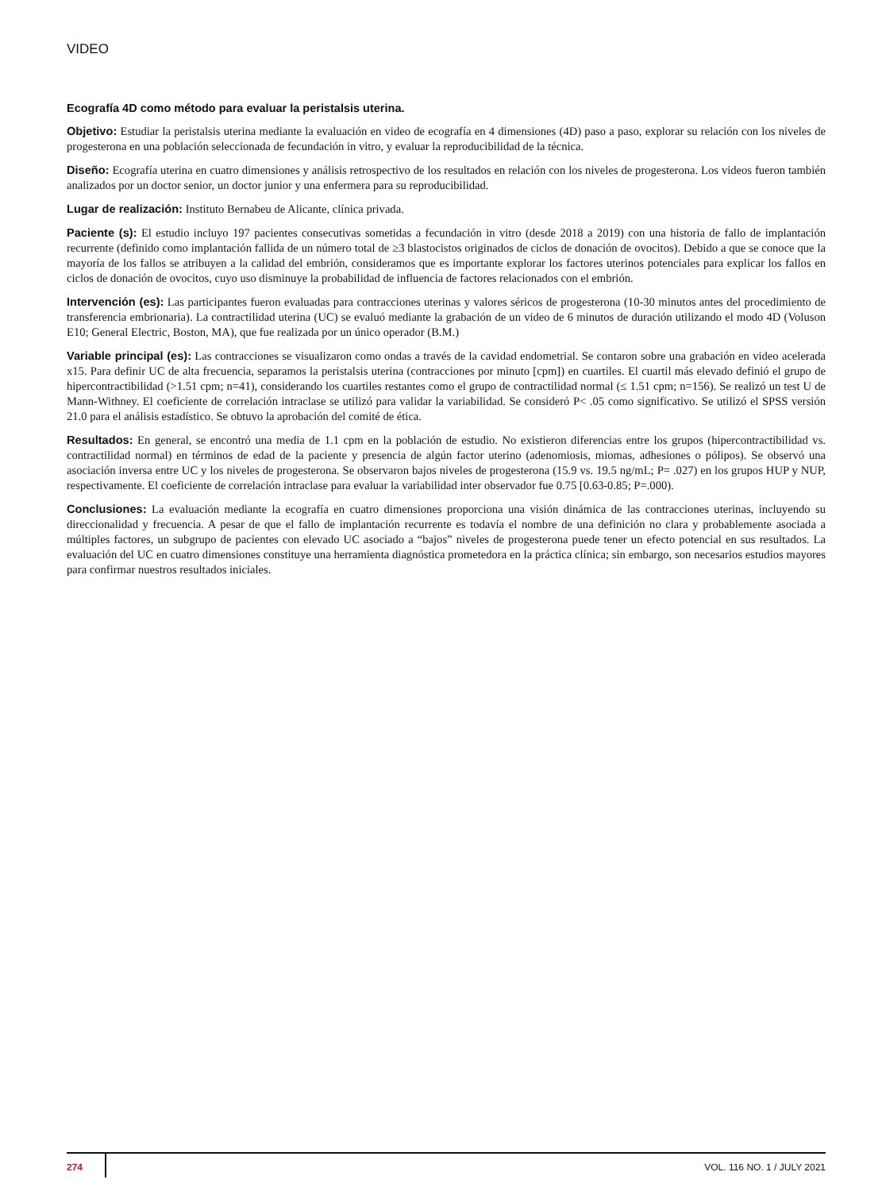VIDEO
Ecografía 4D como método para evaluar la peristalsis uterina.
Objetivo: Estudiar la peristalsis uterina mediante la evaluación en video de ecografía en 4 dimensiones (4D) paso a paso, explorar su relación con los niveles de progesterona en una población seleccionada de fecundación in vitro, y evaluar la reproducibilidad de la técnica.
Diseño: Ecografía uterina en cuatro dimensiones y análisis retrospectivo de los resultados en relación con los niveles de progesterona. Los videos fueron también analizados por un doctor senior, un doctor junior y una enfermera para su reproducibilidad.
Lugar de realización: Instituto Bernabeu de Alicante, clínica privada.
Paciente (s): El estudio incluyo 197 pacientes consecutivas sometidas a fecundación in vitro (desde 2018 a 2019) con una historia de fallo de implantación recurrente (definido como implantación fallida de un número total de ≥3 blastocistos originados de ciclos de donación de ovocitos). Debido a que se conoce que la mayoría de los fallos se atribuyen a la calidad del embrión, consideramos que es importante explorar los factores uterinos potenciales para explicar los fallos en ciclos de donación de ovocitos, cuyo uso disminuye la probabilidad de influencia de factores relacionados con el embrión.
Intervención (es): Las participantes fueron evaluadas para contracciones uterinas y valores séricos de progesterona (10-30 minutos antes del procedimiento de transferencia embrionaria). La contractilidad uterina (UC) se evaluó mediante la grabación de un video de 6 minutos de duración utilizando el modo 4D (Voluson E10; General Electric, Boston, MA), que fue realizada por un único operador (B.M.)
Variable principal (es): Las contracciones se visualizaron como ondas a través de la cavidad endometrial. Se contaron sobre una grabación en video acelerada x15. Para definir UC de alta frecuencia, separamos la peristalsis uterina (contracciones por minuto [cpm]) en cuartiles. El cuartil más elevado definió el grupo de hipercontractibilidad (>1.51 cpm; n=41), considerando los cuartiles restantes como el grupo de contractilidad normal (≤ 1.51 cpm; n=156). Se realizó un test U de Mann-Withney. El coeficiente de correlación intraclase se utilizó para validar la variabilidad. Se consideró P< .05 como significativo. Se utilizó el SPSS versión 21.0 para el análisis estadístico. Se obtuvo la aprobación del comité de ética.
Resultados: En general, se encontró una media de 1.1 cpm en la población de estudio. No existieron diferencias entre los grupos (hipercontractibilidad vs. contractilidad normal) en términos de edad de la paciente y presencia de algún factor uterino (adenomiosis, miomas, adhesiones o pólipos). Se observó una asociación inversa entre UC y los niveles de progesterona. Se observaron bajos niveles de progesterona (15.9 vs. 19.5 ng/mL; P= .027) en los grupos HUP y NUP, respectivamente. El coeficiente de correlación intraclase para evaluar la variabilidad inter observador fue 0.75 [0.63-0.85; P=.000).
Conclusiones: La evaluación mediante la ecografía en cuatro dimensiones proporciona una visión dinámica de las contracciones uterinas, incluyendo su direccionalidad y frecuencia. A pesar de que el fallo de implantación recurrente es todavía el nombre de una definición no clara y probablemente asociada a múltiples factores, un subgrupo de pacientes con elevado UC asociado a “bajos” niveles de progesterona puede tener un efecto potencial en sus resultados. La evaluación del UC en cuatro dimensiones constituye una herramienta diagnóstica prometedora en la práctica clínica; sin embargo, son necesarios estudios mayores para confirmar nuestros resultados iniciales.
274 VOL. 116 NO. 1 / JULY 2021